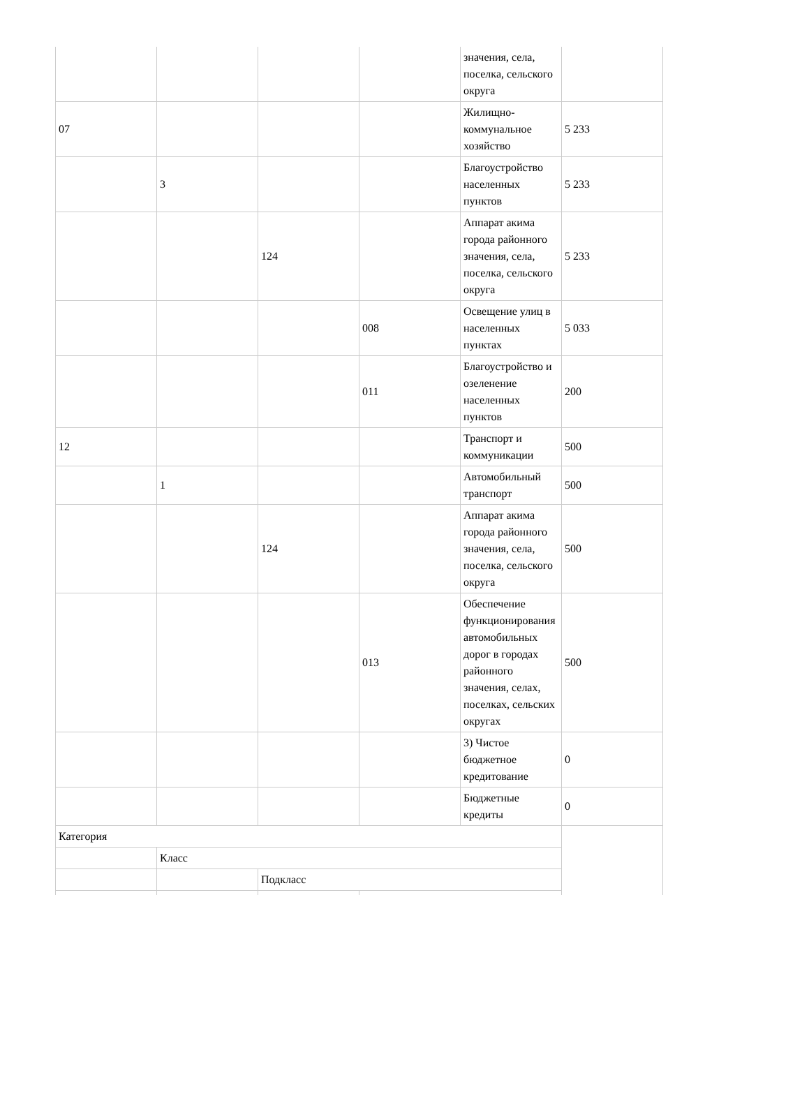| | | | | значения, села, поселка, сельского округа | |
| 07 | | | | Жилищно-коммунальное хозяйство | 5 233 |
| | 3 | | | Благоустройство населенных пунктов | 5 233 |
| | | 124 | | Аппарат акима города районного значения, села, поселка, сельского округа | 5 233 |
| | | | 008 | Освещение улиц в населенных пунктах | 5 033 |
| | | | 011 | Благоустройство и озеленение населенных пунктов | 200 |
| 12 | | | | Транспорт и коммуникации | 500 |
| | 1 | | | Автомобильный транспорт | 500 |
| | | 124 | | Аппарат акима города районного значения, села, поселка, сельского округа | 500 |
| | | | 013 | Обеспечение функционирования автомобильных дорог в городах районного значения, селах, поселках, сельских округах | 500 |
| | | | | 3) Чистое бюджетное кредитование | 0 |
| | | | | Бюджетные кредиты | 0 |
| Категория | | | | | |
| | Класс | | | | |
| | | Подкласс | | | |